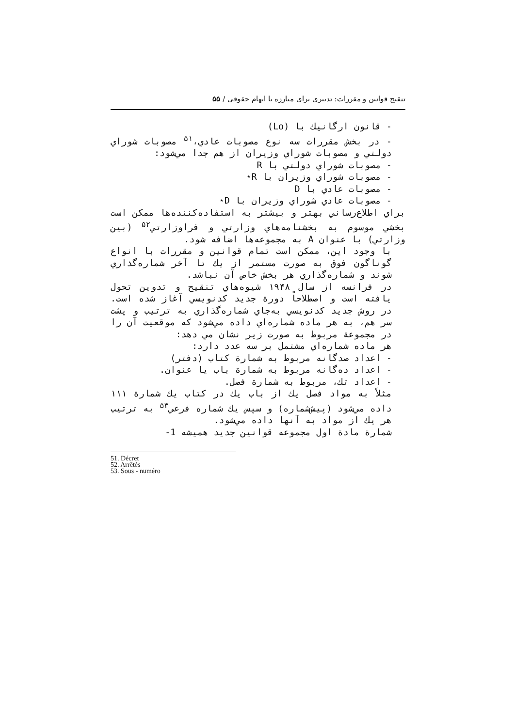تنقیح قوانین و مقررات: تدبیری برای مبارزه با ابهام حقوقی / ۵۵
- قانون ارگانيك با (Lo)
- در بخش مقررات سه نوع مصوبات عادي،<sup>۵۱</sup> مصوبات شوراي دولتي و مصوبات شوراي وزيران از هم جدا مي‌شود:
- مصوبات شوراي دولتي با R
- مصوبات شوراي وزيران با R⋆
- مصوبات عادي با D
- مصوبات عادي شوراي وزيران با D⋆
براي اطلاع‌رساني بهتر و بيشتر به استفاده‌كننده‌ها ممكن است بخشي موسوم به بخشنامه‌هاي وزارتي و فراوزارتي<sup>۵۲</sup> (بين وزارتي) با عنوان A به مجموعه‌ها اضافه شود.
با وجود اين، ممكن است تمام قوانين و مقررات با انواع گوناگون فوق به صورت مستمر از يك تا آخر شماره‌گذاري شوند و شماره‌گذاري هر بخش خاص آن نباشد.
در فرانسه از سال ۱۹۴۸ شيوه‌هاي تنقيح و تدوين تحول يافته است و اصطلاحاً دورة جديد كدنويسي آغاز شده است. در روش جديد كدنويسي به‌جاي شماره‌گذاري به ترتيب و پشت سر هم، به هر ماده شماره‌اي داده مي‌شود كه موقعيت آن را در مجموعة مربوط به صورت زير نشان مي دهد:
هر ماده شماره‌اي مشتمل بر سه عدد دارد:
- اعداد صدگانه مربوط به شمارة كتاب (دفتر)
- اعداد ده‌گانه مربوط به شمارة باب يا عنوان.
- اعداد تك، مربوط به شمارة فصل.
مثلاً به مواد فصل يك از باب يك در كتاب يك شمارة ۱۱۱ داده مي‌شود (پيش‌شماره) و سپس يك شماره فرعي<sup>۵۳</sup> به ترتيب هر يك از مواد به آنها داده مي‌شود.
شمارة مادة اول مجموعه قوانين جديد هميشه 1-
51. Décret
52. Arrêtés
53. Sous - numéro